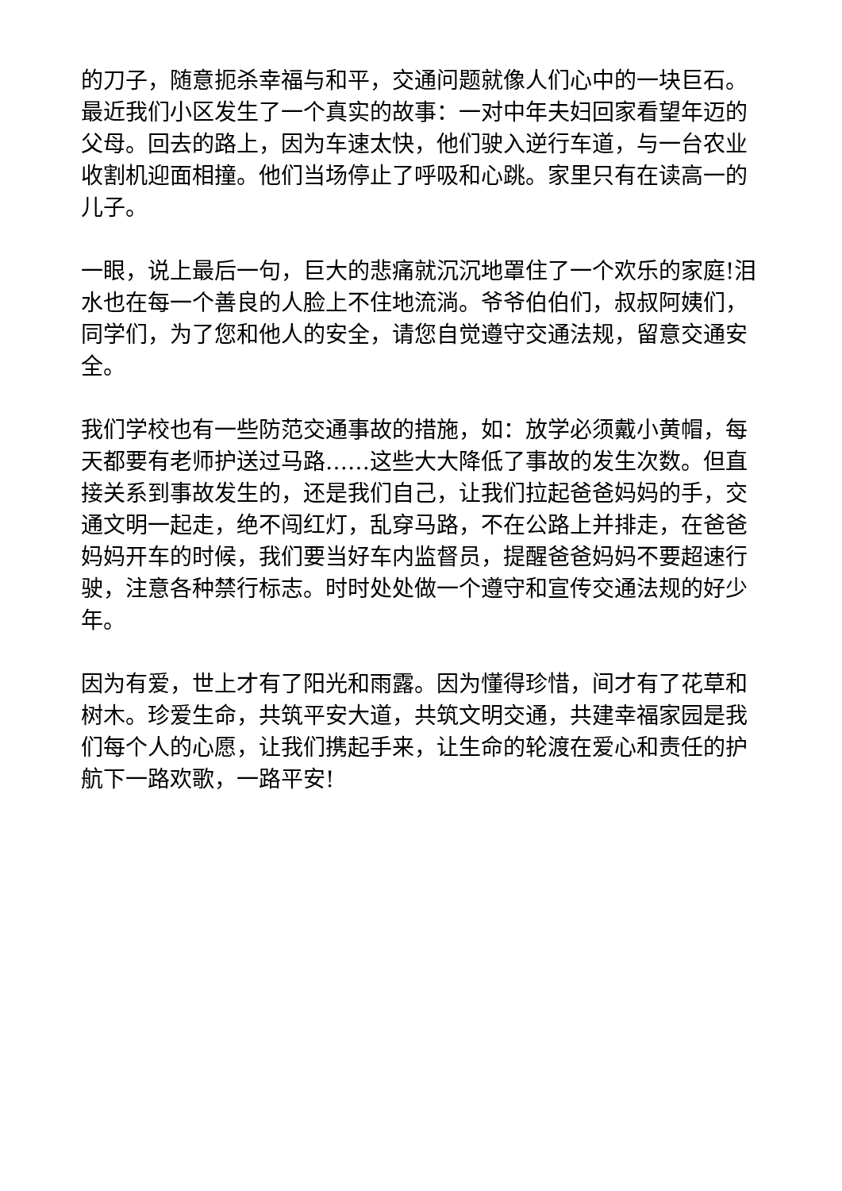的刀子，随意扼杀幸福与和平，交通问题就像人们心中的一块巨石。最近我们小区发生了一个真实的故事：一对中年夫妇回家看望年迈的父母。回去的路上，因为车速太快，他们驶入逆行车道，与一台农业收割机迎面相撞。他们当场停止了呼吸和心跳。家里只有在读高一的儿子。
一眼，说上最后一句，巨大的悲痛就沉沉地罩住了一个欢乐的家庭!泪水也在每一个善良的人脸上不住地流淌。爷爷伯伯们，叔叔阿姨们，同学们，为了您和他人的安全，请您自觉遵守交通法规，留意交通安全。
我们学校也有一些防范交通事故的措施，如：放学必须戴小黄帽，每天都要有老师护送过马路……这些大大降低了事故的发生次数。但直接关系到事故发生的，还是我们自己，让我们拉起爸爸妈妈的手，交通文明一起走，绝不闯红灯，乱穿马路，不在公路上并排走，在爸爸妈妈开车的时候，我们要当好车内监督员，提醒爸爸妈妈不要超速行驶，注意各种禁行标志。时时处处做一个遵守和宣传交通法规的好少年。
因为有爱，世上才有了阳光和雨露。因为懂得珍惜，间才有了花草和树木。珍爱生命，共筑平安大道，共筑文明交通，共建幸福家园是我们每个人的心愿，让我们携起手来，让生命的轮渡在爱心和责任的护航下一路欢歌，一路平安!